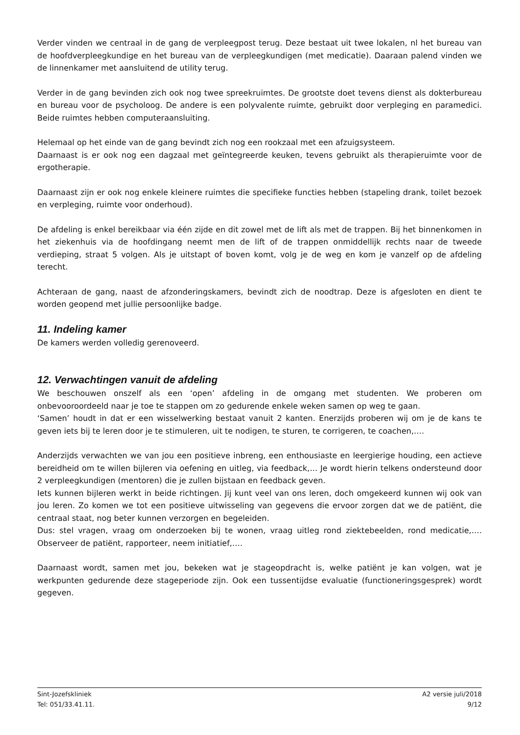Verder vinden we centraal in de gang de verpleegpost terug. Deze bestaat uit twee lokalen, nl het bureau van de hoofdverpleegkundige en het bureau van de verpleegkundigen (met medicatie). Daaraan palend vinden we de linnenkamer met aansluitend de utility terug.
Verder in de gang bevinden zich ook nog twee spreekruimtes. De grootste doet tevens dienst als dokterbureau en bureau voor de psycholoog. De andere is een polyvalente ruimte, gebruikt door verpleging en paramedici. Beide ruimtes hebben computeraansluiting.
Helemaal op het einde van de gang bevindt zich nog een rookzaal met een afzuigsysteem.
Daarnaast is er ook nog een dagzaal met geïntegreerde keuken, tevens gebruikt als therapieruimte voor de ergotherapie.
Daarnaast zijn er ook nog enkele kleinere ruimtes die specifieke functies hebben (stapeling drank, toilet bezoek en verpleging, ruimte voor onderhoud).
De afdeling is enkel bereikbaar via één zijde en dit zowel met de lift als met de trappen. Bij het binnenkomen in het ziekenhuis via de hoofdingang neemt men de lift of de trappen onmiddellijk rechts naar de tweede verdieping, straat 5 volgen. Als je uitstapt of boven komt, volg je de weg en kom je vanzelf op de afdeling terecht.
Achteraan de gang, naast de afzonderingskamers, bevindt zich de noodtrap. Deze is afgesloten en dient te worden geopend met jullie persoonlijke badge.
11. Indeling kamer
De kamers werden volledig gerenoveerd.
12. Verwachtingen vanuit de afdeling
We beschouwen onszelf als een ‘open’ afdeling in de omgang met studenten. We proberen om onbevooroordeeld naar je toe te stappen om zo gedurende enkele weken samen op weg te gaan.
‘Samen’ houdt in dat er een wisselwerking bestaat vanuit 2 kanten. Enerzijds proberen wij om je de kans te geven iets bij te leren door je te stimuleren, uit te nodigen, te sturen, te corrigeren, te coachen,….
Anderzijds verwachten we van jou een positieve inbreng, een enthousiaste en leergierige houding, een actieve bereidheid om te willen bijleren via oefening en uitleg, via feedback,… Je wordt hierin telkens ondersteund door 2 verpleegkundigen (mentoren) die je zullen bijstaan en feedback geven.
Iets kunnen bijleren werkt in beide richtingen. Jij kunt veel van ons leren, doch omgekeerd kunnen wij ook van jou leren. Zo komen we tot een positieve uitwisseling van gegevens die ervoor zorgen dat we de patiënt, die centraal staat, nog beter kunnen verzorgen en begeleiden.
Dus: stel vragen, vraag om onderzoeken bij te wonen, vraag uitleg rond ziektebeelden, rond medicatie,…. Observeer de patiënt, rapporteer, neem initiatief,….
Daarnaast wordt, samen met jou, bekeken wat je stageopdracht is, welke patiënt je kan volgen, wat je werkpunten gedurende deze stageperiode zijn. Ook een tussentijdse evaluatie (functioneringsgesprek) wordt gegeven.
Sint-Jozefskliniek A2 versie juli/2018
Tel: 051/33.41.11. 9/12